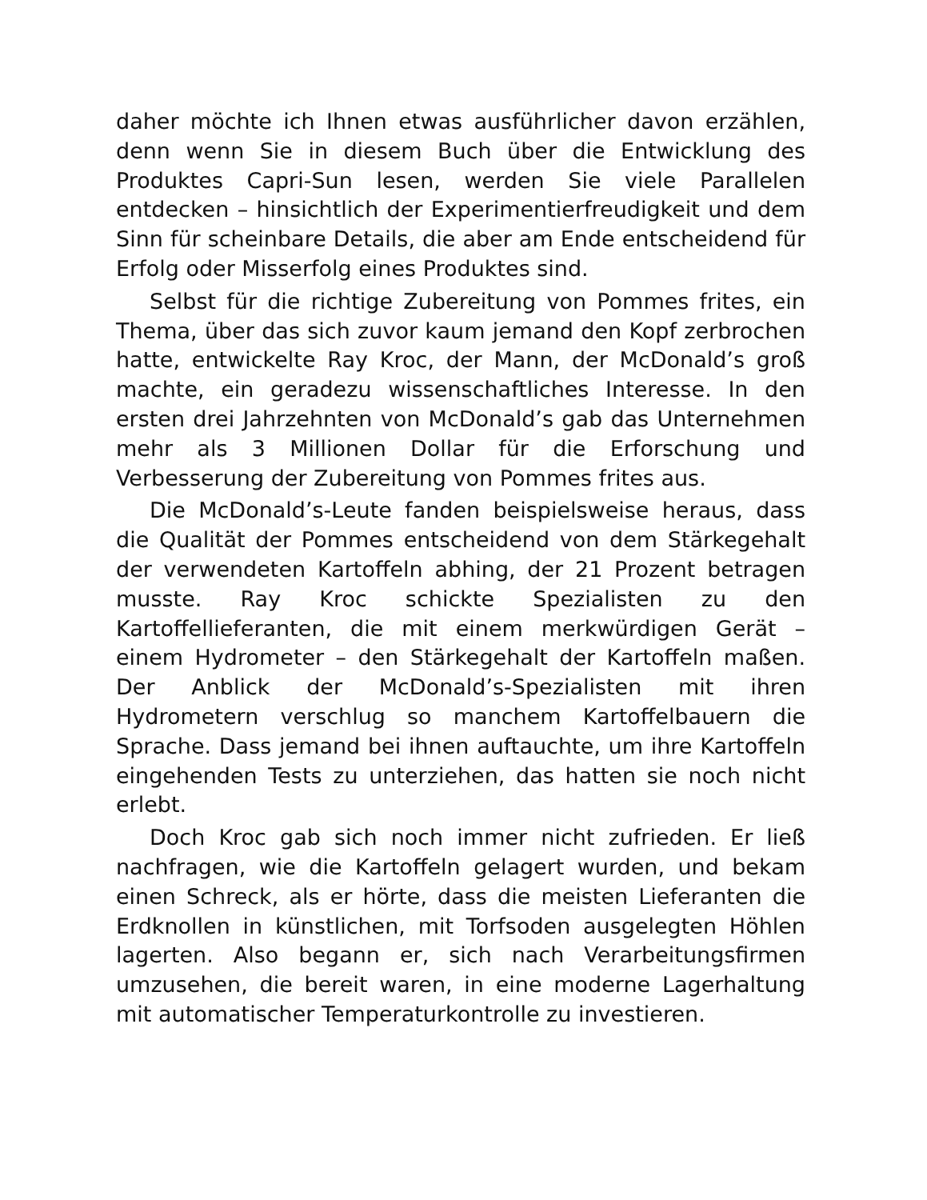daher möchte ich Ihnen etwas ausführlicher davon erzählen, denn wenn Sie in diesem Buch über die Entwicklung des Produktes Capri-Sun lesen, werden Sie viele Parallelen entdecken – hinsichtlich der Experimentierfreudigkeit und dem Sinn für scheinbare Details, die aber am Ende entscheidend für Erfolg oder Misserfolg eines Produktes sind.
Selbst für die richtige Zubereitung von Pommes frites, ein Thema, über das sich zuvor kaum jemand den Kopf zerbrochen hatte, entwickelte Ray Kroc, der Mann, der McDonald’s groß machte, ein geradezu wissenschaftliches Interesse. In den ersten drei Jahrzehnten von McDonald’s gab das Unternehmen mehr als 3 Millionen Dollar für die Erforschung und Verbesserung der Zubereitung von Pommes frites aus.
Die McDonald’s-Leute fanden beispielsweise heraus, dass die Qualität der Pommes entscheidend von dem Stärkegehalt der verwendeten Kartoffeln abhing, der 21 Prozent betragen musste. Ray Kroc schickte Spezialisten zu den Kartoffellieferanten, die mit einem merkwürdigen Gerät – einem Hydrometer – den Stärkegehalt der Kartoffeln maßen. Der Anblick der McDonald’s-Spezialisten mit ihren Hydrometern verschlug so manchem Kartoffelbauern die Sprache. Dass jemand bei ihnen auftauchte, um ihre Kartoffeln eingehenden Tests zu unterziehen, das hatten sie noch nicht erlebt.
Doch Kroc gab sich noch immer nicht zufrieden. Er ließ nachfragen, wie die Kartoffeln gelagert wurden, und bekam einen Schreck, als er hörte, dass die meisten Lieferanten die Erdknollen in künstlichen, mit Torfsoden ausgelegten Höhlen lagerten. Also begann er, sich nach Verarbeitungsfirmen umzusehen, die bereit waren, in eine moderne Lagerhaltung mit automatischer Temperaturkontrolle zu investieren.